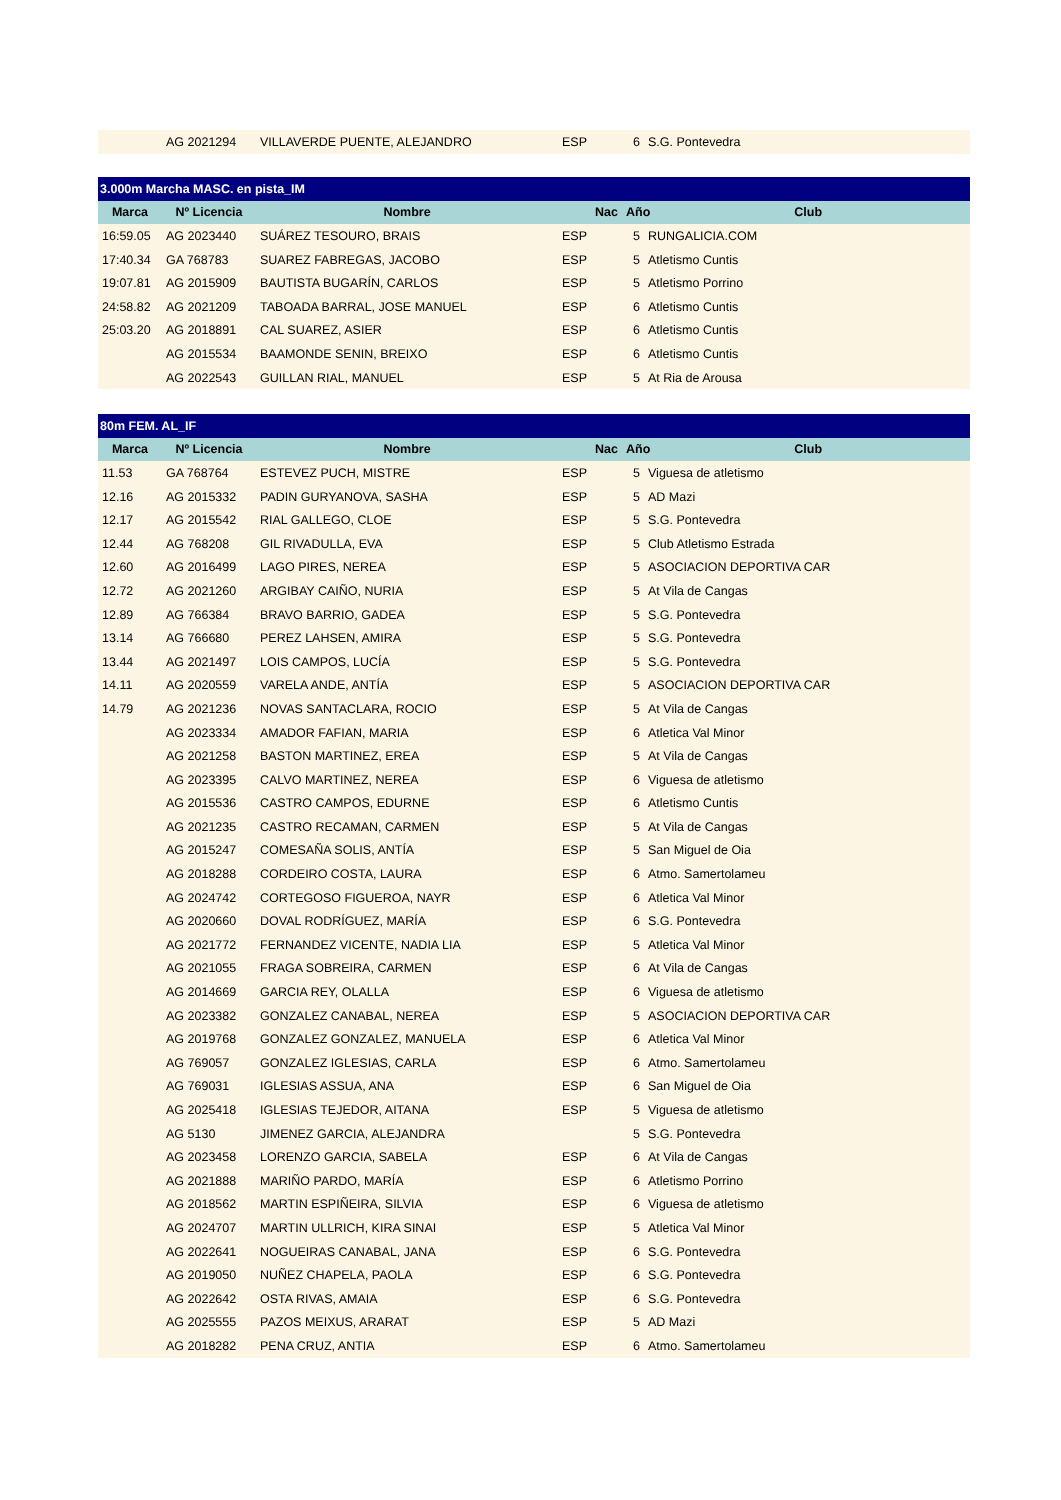| | AG 2021294 | VILLAVERDE PUENTE, ALEJANDRO | ESP | 6 | S.G. Pontevedra |
| 3.000m Marcha MASC. en pista_IM | | | | | |
| Marca | Nº Licencia | Nombre | Nac | Año Club | |
| 16:59.05 | AG 2023440 | SUÁREZ TESOURO, BRAIS | ESP | 5 | RUNGALICIA.COM |
| 17:40.34 | GA 768783 | SUAREZ FABREGAS, JACOBO | ESP | 5 | Atletismo Cuntis |
| 19:07.81 | AG 2015909 | BAUTISTA BUGARÍN, CARLOS | ESP | 5 | Atletismo Porrino |
| 24:58.82 | AG 2021209 | TABOADA BARRAL, JOSE MANUEL | ESP | 6 | Atletismo Cuntis |
| 25:03.20 | AG 2018891 | CAL SUAREZ, ASIER | ESP | 6 | Atletismo Cuntis |
| | AG 2015534 | BAAMONDE SENIN, BREIXO | ESP | 6 | Atletismo Cuntis |
| | AG 2022543 | GUILLAN RIAL, MANUEL | ESP | 5 | At Ria de Arousa |
| 80m FEM. AL_IF | | | | | |
| Marca | Nº Licencia | Nombre | Nac | Año Club | |
| 11.53 | GA 768764 | ESTEVEZ PUCH, MISTRE | ESP | 5 | Viguesa de atletismo |
| 12.16 | AG 2015332 | PADIN GURYANOVA, SASHA | ESP | 5 | AD Mazi |
| 12.17 | AG 2015542 | RIAL GALLEGO, CLOE | ESP | 5 | S.G. Pontevedra |
| 12.44 | AG 768208 | GIL RIVADULLA, EVA | ESP | 5 | Club Atletismo Estrada |
| 12.60 | AG 2016499 | LAGO PIRES, NEREA | ESP | 5 | ASOCIACION DEPORTIVA CAR |
| 12.72 | AG 2021260 | ARGIBAY CAIÑO, NURIA | ESP | 5 | At Vila de Cangas |
| 12.89 | AG 766384 | BRAVO BARRIO, GADEA | ESP | 5 | S.G. Pontevedra |
| 13.14 | AG 766680 | PEREZ LAHSEN, AMIRA | ESP | 5 | S.G. Pontevedra |
| 13.44 | AG 2021497 | LOIS CAMPOS, LUCÍA | ESP | 5 | S.G. Pontevedra |
| 14.11 | AG 2020559 | VARELA ANDE, ANTÍA | ESP | 5 | ASOCIACION DEPORTIVA CAR |
| 14.79 | AG 2021236 | NOVAS SANTACLARA, ROCIO | ESP | 5 | At Vila de Cangas |
| | AG 2023334 | AMADOR FAFIAN, MARIA | ESP | 6 | Atletica Val Minor |
| | AG 2021258 | BASTON MARTINEZ, EREA | ESP | 5 | At Vila de Cangas |
| | AG 2023395 | CALVO MARTINEZ, NEREA | ESP | 6 | Viguesa de atletismo |
| | AG 2015536 | CASTRO CAMPOS, EDURNE | ESP | 6 | Atletismo Cuntis |
| | AG 2021235 | CASTRO RECAMAN, CARMEN | ESP | 5 | At Vila de Cangas |
| | AG 2015247 | COMESAÑA SOLIS, ANTÍA | ESP | 5 | San Miguel de Oia |
| | AG 2018288 | CORDEIRO COSTA, LAURA | ESP | 6 | Atmo. Samertolameu |
| | AG 2024742 | CORTEGOSO FIGUEROA, NAYR | ESP | 6 | Atletica Val Minor |
| | AG 2020660 | DOVAL RODRÍGUEZ, MARÍA | ESP | 6 | S.G. Pontevedra |
| | AG 2021772 | FERNANDEZ VICENTE, NADIA LIA | ESP | 5 | Atletica Val Minor |
| | AG 2021055 | FRAGA SOBREIRA, CARMEN | ESP | 6 | At Vila de Cangas |
| | AG 2014669 | GARCIA REY, OLALLA | ESP | 6 | Viguesa de atletismo |
| | AG 2023382 | GONZALEZ CANABAL, NEREA | ESP | 5 | ASOCIACION DEPORTIVA CAR |
| | AG 2019768 | GONZALEZ GONZALEZ, MANUELA | ESP | 6 | Atletica Val Minor |
| | AG 769057 | GONZALEZ IGLESIAS, CARLA | ESP | 6 | Atmo. Samertolameu |
| | AG 769031 | IGLESIAS ASSUA, ANA | ESP | 6 | San Miguel de Oia |
| | AG 2025418 | IGLESIAS TEJEDOR, AITANA | ESP | 5 | Viguesa de atletismo |
| | AG 5130 | JIMENEZ GARCIA, ALEJANDRA | | 5 | S.G. Pontevedra |
| | AG 2023458 | LORENZO GARCIA, SABELA | ESP | 6 | At Vila de Cangas |
| | AG 2021888 | MARIÑO PARDO, MARÍA | ESP | 6 | Atletismo Porrino |
| | AG 2018562 | MARTIN ESPIÑEIRA, SILVIA | ESP | 6 | Viguesa de atletismo |
| | AG 2024707 | MARTIN ULLRICH, KIRA SINAI | ESP | 5 | Atletica Val Minor |
| | AG 2022641 | NOGUEIRAS CANABAL, JANA | ESP | 6 | S.G. Pontevedra |
| | AG 2019050 | NUÑEZ CHAPELA, PAOLA | ESP | 6 | S.G. Pontevedra |
| | AG 2022642 | OSTA RIVAS, AMAIA | ESP | 6 | S.G. Pontevedra |
| | AG 2025555 | PAZOS MEIXUS, ARARAT | ESP | 5 | AD Mazi |
| | AG 2018282 | PENA CRUZ, ANTIA | ESP | 6 | Atmo. Samertolameu |